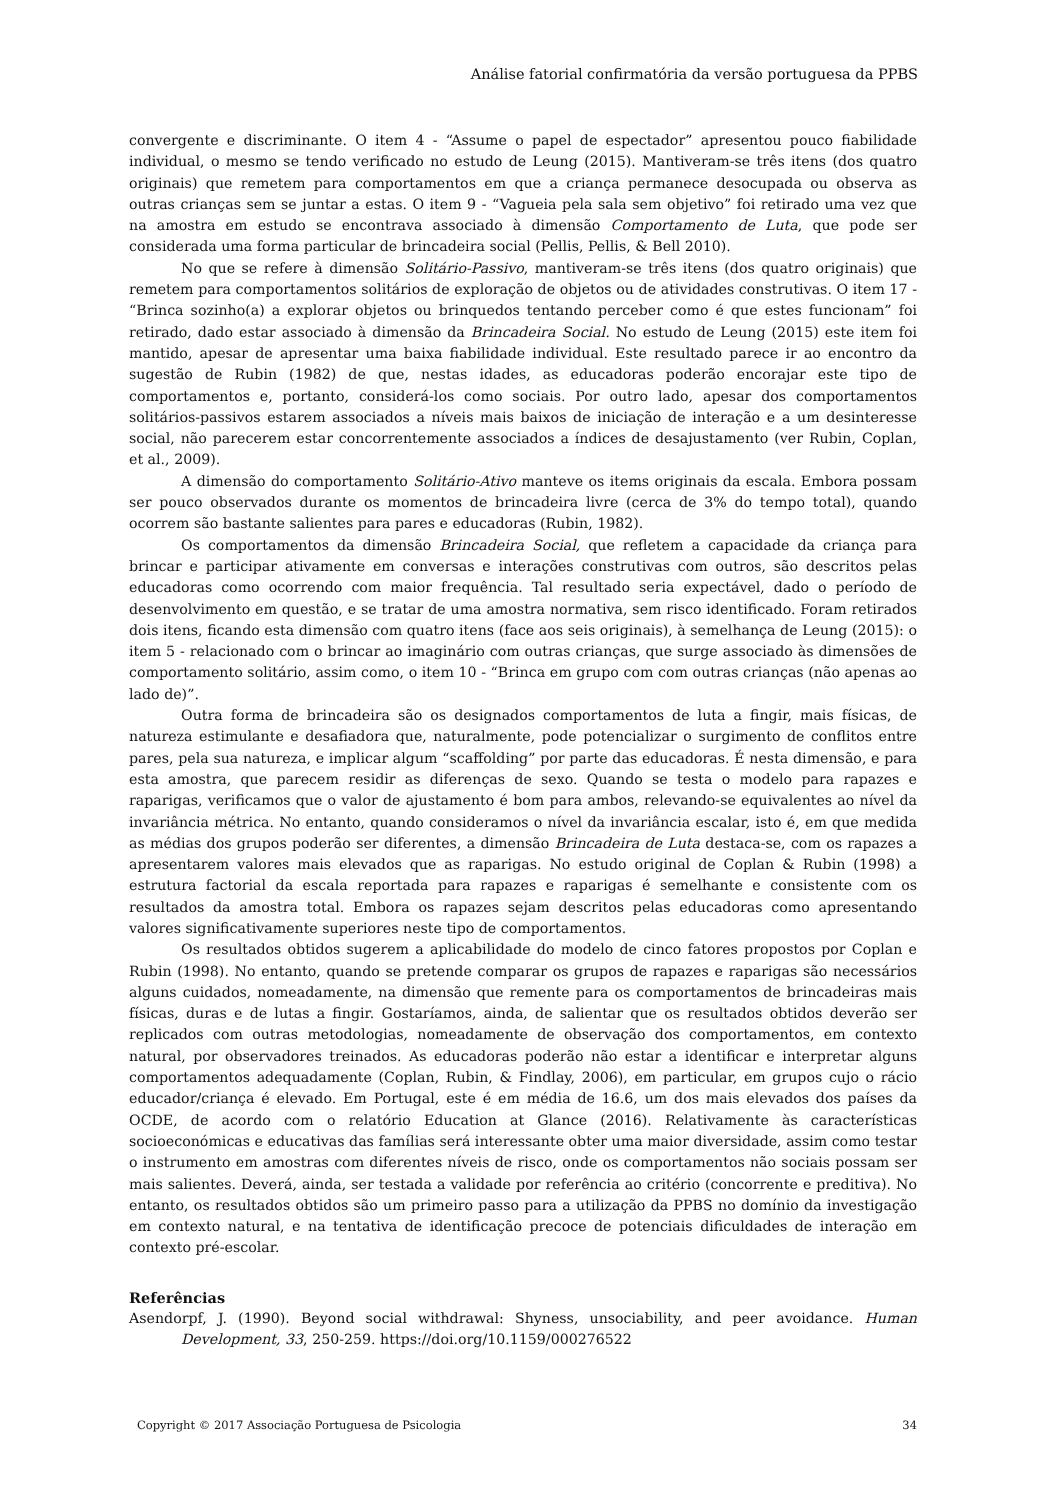Análise fatorial confirmatória da versão portuguesa da PPBS
convergente e discriminante. O item 4 - “Assume o papel de espectador” apresentou pouco fiabilidade individual, o mesmo se tendo verificado no estudo de Leung (2015). Mantiveram-se três itens (dos quatro originais) que remetem para comportamentos em que a criança permanece desocupada ou observa as outras crianças sem se juntar a estas. O item 9 - “Vagueia pela sala sem objetivo” foi retirado uma vez que na amostra em estudo se encontrava associado à dimensão Comportamento de Luta, que pode ser considerada uma forma particular de brincadeira social (Pellis, Pellis, & Bell 2010).
No que se refere à dimensão Solitário-Passivo, mantiveram-se três itens (dos quatro originais) que remetem para comportamentos solitários de exploração de objetos ou de atividades construtivas. O item 17 - “Brinca sozinho(a) a explorar objetos ou brinquedos tentando perceber como é que estes funcionam” foi retirado, dado estar associado à dimensão da Brincadeira Social. No estudo de Leung (2015) este item foi mantido, apesar de apresentar uma baixa fiabilidade individual. Este resultado parece ir ao encontro da sugestão de Rubin (1982) de que, nestas idades, as educadoras poderão encorajar este tipo de comportamentos e, portanto, considerá-los como sociais. Por outro lado, apesar dos comportamentos solitários-passivos estarem associados a níveis mais baixos de iniciação de interação e a um desinteresse social, não parecerem estar concorrentemente associados a índices de desajustamento (ver Rubin, Coplan, et al., 2009).
A dimensão do comportamento Solitário-Ativo manteve os items originais da escala. Embora possam ser pouco observados durante os momentos de brincadeira livre (cerca de 3% do tempo total), quando ocorrem são bastante salientes para pares e educadoras (Rubin, 1982).
Os comportamentos da dimensão Brincadeira Social, que refletem a capacidade da criança para brincar e participar ativamente em conversas e interações construtivas com outros, são descritos pelas educadoras como ocorrendo com maior frequência. Tal resultado seria expectável, dado o período de desenvolvimento em questão, e se tratar de uma amostra normativa, sem risco identificado. Foram retirados dois itens, ficando esta dimensão com quatro itens (face aos seis originais), à semelhança de Leung (2015): o item 5 - relacionado com o brincar ao imaginário com outras crianças, que surge associado às dimensões de comportamento solitário, assim como, o item 10 - “Brinca em grupo com com outras crianças (não apenas ao lado de)”.
Outra forma de brincadeira são os designados comportamentos de luta a fingir, mais físicas, de natureza estimulante e desafiadora que, naturalmente, pode potencializar o surgimento de conflitos entre pares, pela sua natureza, e implicar algum “scaffolding” por parte das educadoras. É nesta dimensão, e para esta amostra, que parecem residir as diferenças de sexo. Quando se testa o modelo para rapazes e raparigas, verificamos que o valor de ajustamento é bom para ambos, relevando-se equivalentes ao nível da invariância métrica. No entanto, quando consideramos o nível da invariância escalar, isto é, em que medida as médias dos grupos poderão ser diferentes, a dimensão Brincadeira de Luta destaca-se, com os rapazes a apresentarem valores mais elevados que as raparigas. No estudo original de Coplan & Rubin (1998) a estrutura factorial da escala reportada para rapazes e raparigas é semelhante e consistente com os resultados da amostra total. Embora os rapazes sejam descritos pelas educadoras como apresentando valores significativamente superiores neste tipo de comportamentos.
Os resultados obtidos sugerem a aplicabilidade do modelo de cinco fatores propostos por Coplan e Rubin (1998). No entanto, quando se pretende comparar os grupos de rapazes e raparigas são necessários alguns cuidados, nomeadamente, na dimensão que remente para os comportamentos de brincadeiras mais físicas, duras e de lutas a fingir. Gostaríamos, ainda, de salientar que os resultados obtidos deverão ser replicados com outras metodologias, nomeadamente de observação dos comportamentos, em contexto natural, por observadores treinados. As educadoras poderão não estar a identificar e interpretar alguns comportamentos adequadamente (Coplan, Rubin, & Findlay, 2006), em particular, em grupos cujo o rácio educador/criança é elevado. Em Portugal, este é em média de 16.6, um dos mais elevados dos países da OCDE, de acordo com o relatório Education at Glance (2016). Relativamente às características socioeconómicas e educativas das famílias será interessante obter uma maior diversidade, assim como testar o instrumento em amostras com diferentes níveis de risco, onde os comportamentos não sociais possam ser mais salientes. Deverá, ainda, ser testada a validade por referência ao critério (concorrente e preditiva). No entanto, os resultados obtidos são um primeiro passo para a utilização da PPBS no domínio da investigação em contexto natural, e na tentativa de identificação precoce de potenciais dificuldades de interação em contexto pré-escolar.
Referências
Asendorpf, J. (1990). Beyond social withdrawal: Shyness, unsociability, and peer avoidance. Human Development, 33, 250-259. https://doi.org/10.1159/000276522
Copyright © 2017 Associação Portuguesa de Psicologia 34